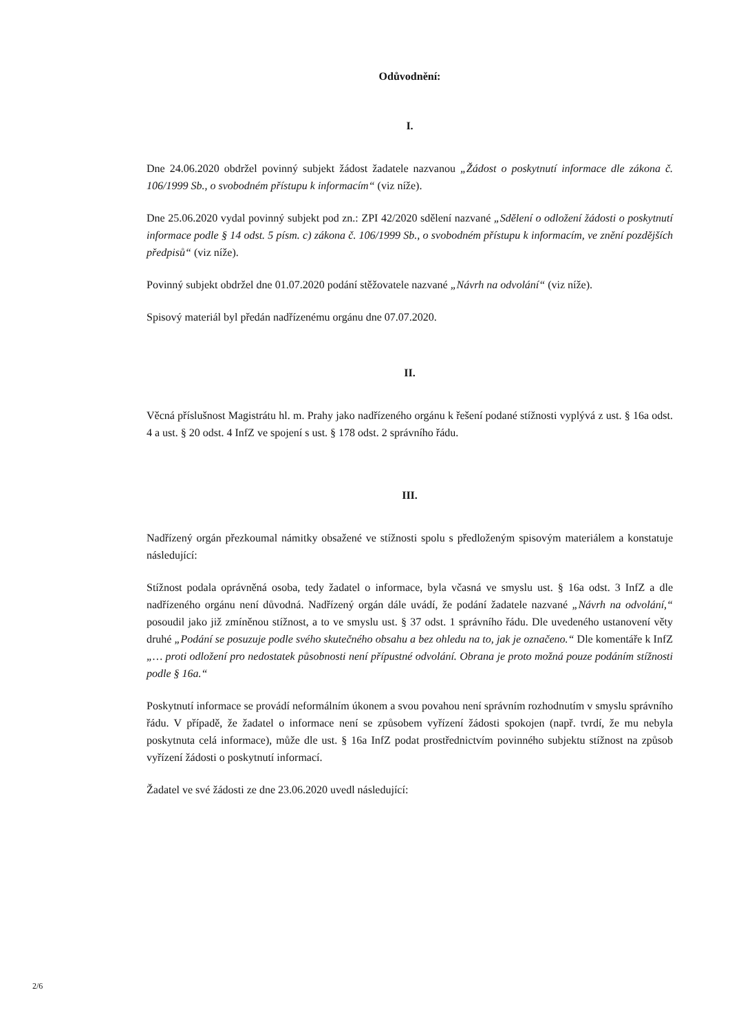Odůvodnění:
I.
Dne 24.06.2020 obdržel povinný subjekt žádost žadatele nazvanou „Žádost o poskytnutí informace dle zákona č. 106/1999 Sb., o svobodném přístupu k informacím“ (viz níže).
Dne 25.06.2020 vydal povinný subjekt pod zn.: ZPI 42/2020 sdělení nazvané „Sdělení o odložení žádosti o poskytnutí informace podle § 14 odst. 5 písm. c) zákona č. 106/1999 Sb., o svobodném přístupu k informacím, ve znění pozdějších předpisů“ (viz níže).
Povinný subjekt obdržel dne 01.07.2020 podání stěžovatele nazvané „Návrh na odvolání“ (viz níže).
Spisový materiál byl předán nadřízenému orgánu dne 07.07.2020.
II.
Věcná příslušnost Magistrátu hl. m. Prahy jako nadřízeného orgánu k řešení podané stížnosti vyplývá z ust. § 16a odst. 4 a ust. § 20 odst. 4 InfZ ve spojení s ust. § 178 odst. 2 správního řádu.
III.
Nadřízený orgán přezkoumal námitky obsažené ve stížnosti spolu s předloženým spisovým materiálem a konstatuje následující:
Stížnost podala oprávněná osoba, tedy žadatel o informace, byla včasná ve smyslu ust. § 16a odst. 3 InfZ a dle nadřízeného orgánu není důvodná. Nadřízený orgán dále uvádí, že podání žadatele nazvané „Návrh na odvolání,“ posoudil jako již zmíněnou stížnost, a to ve smyslu ust. § 37 odst. 1 správního řádu. Dle uvedeného ustanovení věty druhé „Podání se posuzuje podle svého skutečného obsahu a bez ohledu na to, jak je označeno.“ Dle komentáře k InfZ „… proti odložení pro nedostatek působnosti není přípustné odvolání. Obrana je proto možná pouze podáním stížnosti podle § 16a.“
Poskytnutí informace se provádí neformálním úkonem a svou povahou není správním rozhodnutím v smyslu správního řádu. V případě, že žadatel o informace není se způsobem vyřízení žádosti spokojen (např. tvrdí, že mu nebyla poskytnuta celá informace), může dle ust. § 16a InfZ podat prostřednictvím povinného subjektu stížnost na způsob vyřízení žádosti o poskytnutí informací.
Žadatel ve své žádosti ze dne 23.06.2020 uvedl následující:
2/6